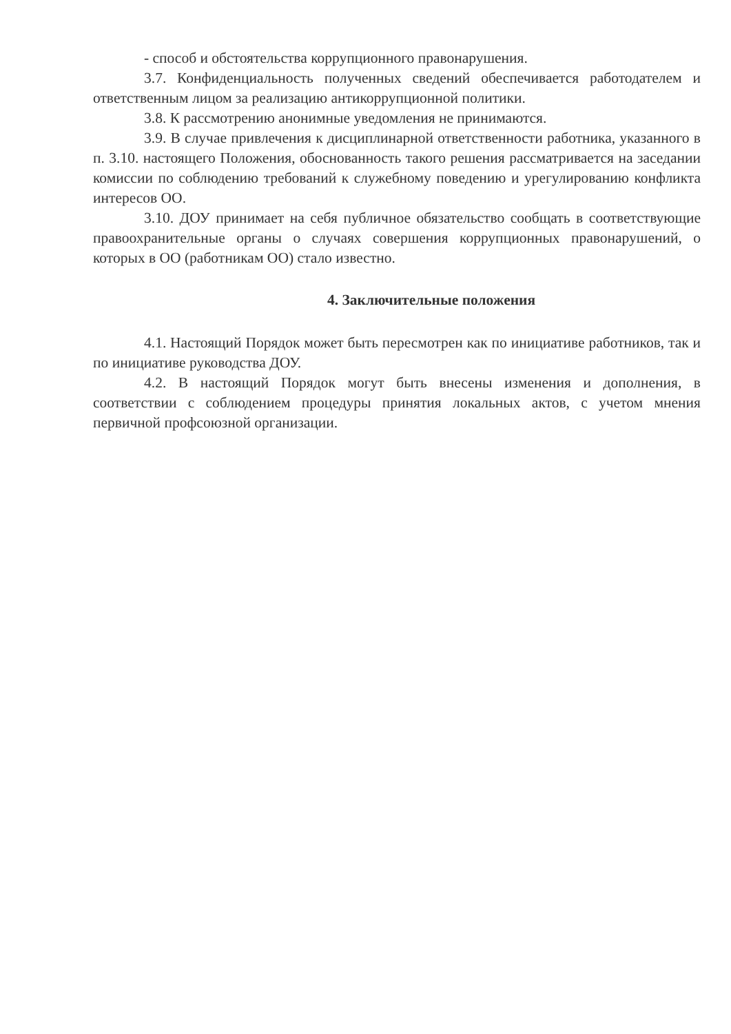- способ и обстоятельства коррупционного правонарушения.
3.7. Конфиденциальность полученных сведений обеспечивается работодателем и ответственным лицом за реализацию антикоррупционной политики.
3.8. К рассмотрению анонимные уведомления не принимаются.
3.9. В случае привлечения к дисциплинарной ответственности работника, указанного в п. 3.10. настоящего Положения, обоснованность такого решения рассматривается на заседании комиссии по соблюдению требований к служебному поведению и урегулированию конфликта интересов ОО.
3.10. ДОУ принимает на себя публичное обязательство сообщать в соответствующие правоохранительные органы о случаях совершения коррупционных правонарушений, о которых в ОО (работникам ОО) стало известно.
4. Заключительные положения
4.1. Настоящий Порядок может быть пересмотрен как по инициативе работников, так и по инициативе руководства ДОУ.
4.2. В настоящий Порядок могут быть внесены изменения и дополнения, в соответствии с соблюдением процедуры принятия локальных актов, с учетом мнения первичной профсоюзной организации.